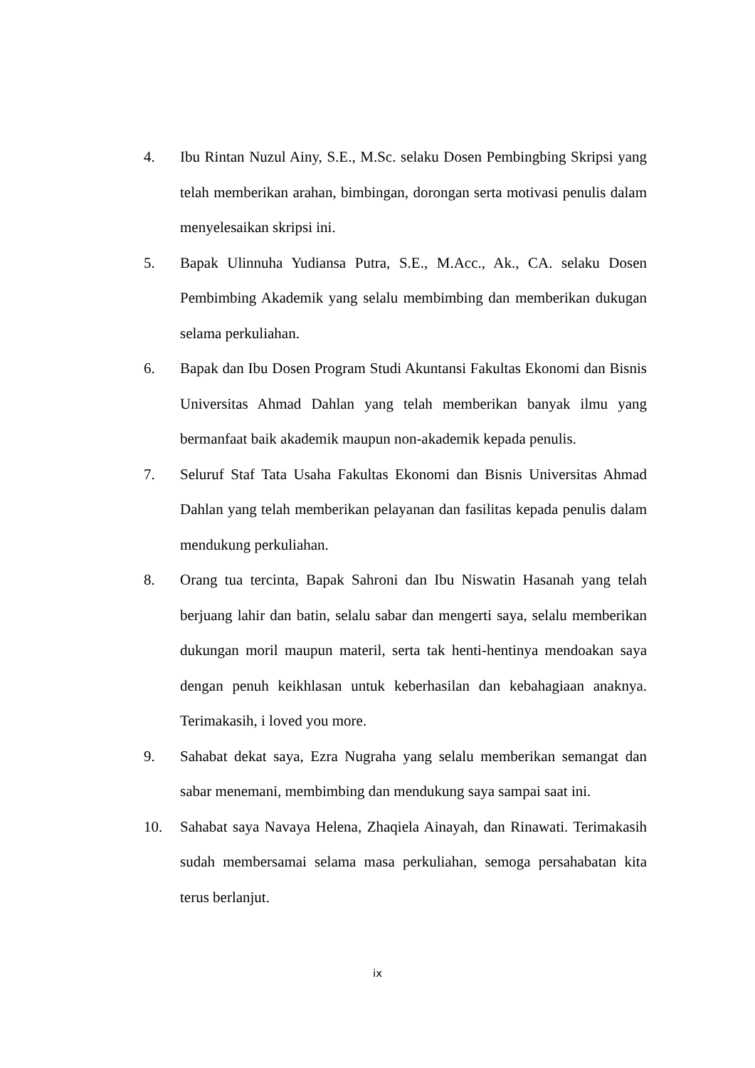4. Ibu Rintan Nuzul Ainy, S.E., M.Sc. selaku Dosen Pembingbing Skripsi yang telah memberikan arahan, bimbingan, dorongan serta motivasi penulis dalam menyelesaikan skripsi ini.
5. Bapak Ulinnuha Yudiansa Putra, S.E., M.Acc., Ak., CA. selaku Dosen Pembimbing Akademik yang selalu membimbing dan memberikan dukugan selama perkuliahan.
6. Bapak dan Ibu Dosen Program Studi Akuntansi Fakultas Ekonomi dan Bisnis Universitas Ahmad Dahlan yang telah memberikan banyak ilmu yang bermanfaat baik akademik maupun non-akademik kepada penulis.
7. Seluruf Staf Tata Usaha Fakultas Ekonomi dan Bisnis Universitas Ahmad Dahlan yang telah memberikan pelayanan dan fasilitas kepada penulis dalam mendukung perkuliahan.
8. Orang tua tercinta, Bapak Sahroni dan Ibu Niswatin Hasanah yang telah berjuang lahir dan batin, selalu sabar dan mengerti saya, selalu memberikan dukungan moril maupun materil, serta tak henti-hentinya mendoakan saya dengan penuh keikhlasan untuk keberhasilan dan kebahagiaan anaknya. Terimakasih, i loved you more.
9. Sahabat dekat saya, Ezra Nugraha yang selalu memberikan semangat dan sabar menemani, membimbing dan mendukung saya sampai saat ini.
10. Sahabat saya Navaya Helena, Zhaqiela Ainayah, dan Rinawati. Terimakasih sudah membersamai selama masa perkuliahan, semoga persahabatan kita terus berlanjut.
ix